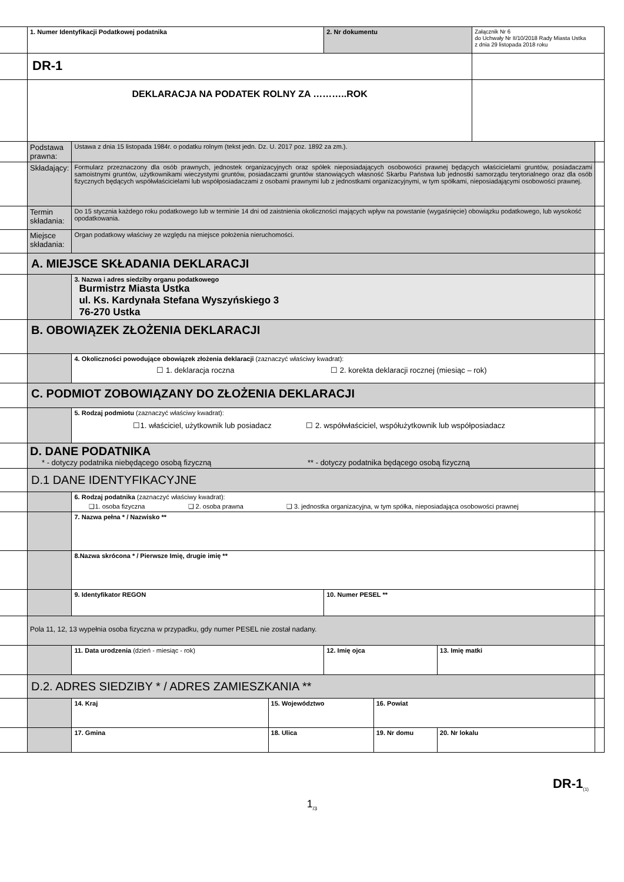| | 1. Numer Identyfikacji Podatkowej podatnika | | | 2. Nr dokumentu | | | Załącznik Nr 6 do Uchwały Nr II/10/2018 Rady Miasta Ustka z dnia 29 listopada 2018 roku | |
| | DR-1 | | | | | | | |
| | DEKLARACJA NA PODATEK ROLNY ZA ………..ROK | | | | | | | |
| | Podstawa prawna: | Ustawa z dnia 15 listopada 1984r. o podatku rolnym (tekst jedn. Dz. U. 2017 poz. 1892 za zm.). | | | | | | |
| | Składający: | Formularz przeznaczony dla osób prawnych, jednostek organizacyjnych oraz spółek nieposiadających osobowości prawnej będących właścicielami gruntów, posiadaczami samoistnymi gruntów, użytkownikami wieczystymi gruntów, posiadaczami gruntów stanowiących własność Skarbu Państwa lub jednostki samorządu terytorialnego oraz dla osób fizycznych będących współwłaścicielami lub współposiadaczami z osobami prawnymi lub z jednostkami organizacyjnymi, w tym spółkami, nieposiadającymi osobowości prawnej. | | | | | | |
| | Termin składania: | Do 15 stycznia każdego roku podatkowego lub w terminie 14 dni od zaistnienia okoliczności mających wpływ na powstanie (wygaśnięcie) obowiązku podatkowego, lub wysokość opodatkowania. | | | | | | |
| | Miejsce składania: | Organ podatkowy właściwy ze względu na miejsce położenia nieruchomości. | | | | | | |
| | A. MIEJSCE SKŁADANIA DEKLARACJI | | | | | | | |
| | | 3. Nazwa i adres siedziby organu podatkowego Burmistrz Miasta Ustka ul. Ks. Kardynała Stefana Wyszyńskiego 3 76-270 Ustka | | | | | | |
| | B. OBOWIĄZEK ZŁOŻENIA DEKLARACJI | | | | | | | |
| | | 4. Okoliczności powodujące obowiązek złożenia deklaracji (zaznaczyć właściwy kwadrat): ☐ 1. deklaracja roczna ☐ 2. korekta deklaracji rocznej (miesiąc – rok) | | | | | | |
| | C. PODMIOT ZOBOWIĄZANY DO ZŁOŻENIA DEKLARACJI | | | | | | | |
| | | 5. Rodzaj podmiotu (zaznaczyć właściwy kwadrat): ☐1. właściciel, użytkownik lub posiadacz ☐ 2. współwłaściciel, współużytkownik lub współposiadacz | | | | | | |
| | D. DANE PODATNIKA * - dotyczy podatnika niebędącego osobą fizyczną ** - dotyczy podatnika będącego osobą fizyczną | | | | | | | |
| | D.1 DANE IDENTYFIKACYJNE | | | | | | | |
| | | 6. Rodzaj podatnika (zaznaczyć właściwy kwadrat): ❑1. osoba fizyczna ❑ 2. osoba prawna ❑ 3. jednostka organizacyjna, w tym spółka, nieposiadająca osobowości prawnej | | | | | | |
| | | 7. Nazwa pełna * / Nazwisko ** | | | | | | |
| | | 8.Nazwa skrócona * / Pierwsze Imię, drugie imię ** | | | | | | |
| | | 9. Identyfikator REGON | | 10. Numer PESEL ** | | | | |
| | Pola 11, 12, 13 wypełnia osoba fizyczna w przypadku, gdy numer PESEL nie został nadany. | | | | | | | |
| | | 11. Data urodzenia (dzień - miesiąc - rok) | | 12. Imię ojca | | 13. Imię matki | | |
| | D.2. ADRES SIEDZIBY * / ADRES ZAMIESZKANIA ** | | | | | | | |
| | | 14. Kraj | 15. Województwo | | 16. Powiat | | | |
| | | 17. Gmina | 18. Ulica | | 19. Nr domu | 20. Nr lokalu | | |
DR-1<sub>(1)</sub>
1<sub>/3</sub>